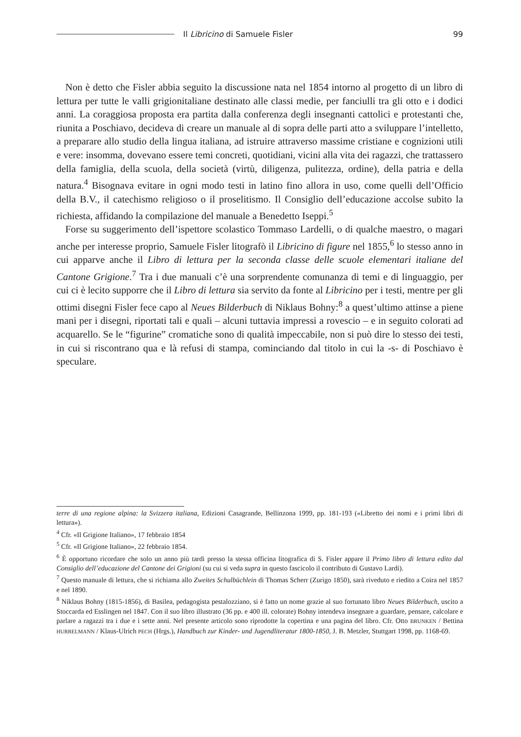Il Libricino di Samuele Fisler 99
Non è detto che Fisler abbia seguito la discussione nata nel 1854 intorno al progetto di un libro di lettura per tutte le valli grigionitaliane destinato alle classi medie, per fanciulli tra gli otto e i dodici anni. La coraggiosa proposta era partita dalla conferenza degli insegnanti cattolici e protestanti che, riunita a Poschiavo, decideva di creare un manuale al di sopra delle parti atto a sviluppare l’intelletto, a preparare allo studio della lingua italiana, ad istruire attraverso massime cristiane e cognizioni utili e vere: insomma, dovevano essere temi concreti, quotidiani, vicini alla vita dei ragazzi, che trattassero della famiglia, della scuola, della società (virtù, diligenza, pulitezza, ordine), della patria e della natura.<sup>4</sup> Bisognava evitare in ogni modo testi in latino fino allora in uso, come quelli dell’Officio della B.V., il catechismo religioso o il proselitismo. Il Consiglio dell’educazione accolse subito la richiesta, affidando la compilazione del manuale a Benedetto Iseppi.<sup>5</sup>
Forse su suggerimento dell’ispettore scolastico Tommaso Lardelli, o di qualche maestro, o magari anche per interesse proprio, Samuele Fisler litografò il Libricino di figure nel 1855,<sup>6</sup> lo stesso anno in cui apparve anche il Libro di lettura per la seconda classe delle scuole elementari italiane del Cantone Grigione.<sup>7</sup> Tra i due manuali c’è una sorprendente comunanza di temi e di linguaggio, per cui ci è lecito supporre che il Libro di lettura sia servito da fonte al Libricino per i testi, mentre per gli ottimi disegni Fisler fece capo al Neues Bilderbuch di Niklaus Bohny:<sup>8</sup> a quest’ultimo attinse a piene mani per i disegni, riportati tali e quali – alcuni tuttavia impressi a rovescio – e in seguito colorati ad acquarello. Se le “figurine” cromatiche sono di qualità impeccabile, non si può dire lo stesso dei testi, in cui si riscontrano qua e là refusi di stampa, cominciando dal titolo in cui la -s- di Poschiavo è speculare.
terre di una regione alpina: la Svizzera italiana, Edizioni Casagrande, Bellinzona 1999, pp. 181-193 («Libretto dei nomi e i primi libri di lettura»).
<sup>4</sup> Cfr. «Il Grigione Italiano», 17 febbraio 1854
<sup>5</sup> Cfr. «Il Grigione Italiano», 22 febbraio 1854.
<sup>6</sup> È opportuno ricordare che solo un anno più tardi presso la stessa officina litografica di S. Fisler appare il Primo libro di lettura edito dal Consiglio dell’educazione del Cantone dei Grigioni (su cui si veda supra in questo fascicolo il contributo di Gustavo Lardi).
<sup>7</sup> Questo manuale di lettura, che si richiama allo Zweites Schulbüchlein di Thomas Scherr (Zurigo 1850), sarà riveduto e riedito a Coira nel 1857 e nel 1890.
<sup>8</sup> Niklaus Bohny (1815-1856), di Basilea, pedagogista pestalozziano, si è fatto un nome grazie al suo fortunato libro Neues Bilderbuch, uscito a Stoccarda ed Esslingen nel 1847. Con il suo libro illustrato (36 pp. e 400 ill. colorate) Bohny intendeva insegnare a guardare, pensare, calcolare e parlare a ragazzi tra i due e i sette anni. Nel presente articolo sono riprodotte la copertina e una pagina del libro. Cfr. Otto BRUNKEN / Bettina HURRELMANN / Klaus-Ulrich PECH (Hrgs.), Handbuch zur Kinder- und Jugendliteratur 1800-1850, J. B. Metzler, Stuttgart 1998, pp. 1168-69.